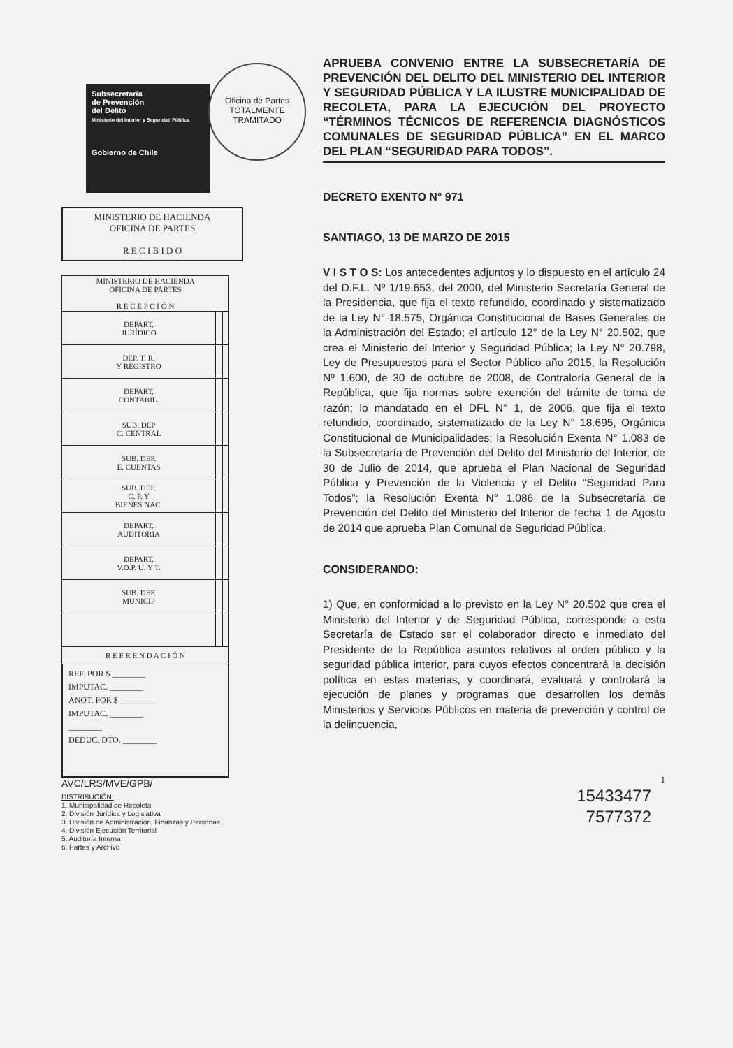Oficina de Partes
TOTALMENTE
TRAMITADO
Subsecretaría
de Prevención
del Delito
Ministerio del Interior y Seguridad Pública
Gobierno de Chile
MINISTERIO DE HACIENDA
OFICINA DE PARTES
R E C I B I D O
| MINISTERIO DE HACIENDA OFICINA DE PARTES R E C E P C I Ó N | | |
| --- | --- | --- |
| DEPART. JURÍDICO | | |
| DEP. T. R. Y REGISTRO | | |
| DEPART. CONTABIL. | | |
| SUB. DEP C. CENTRAL | | |
| SUB. DEP. E. CUENTAS | | |
| SUB. DEP. C. P. Y BIENES NAC. | | |
| DEPART. AUDITORIA | | |
| DEPART. V.O.P. U. Y T. | | |
| SUB. DEP. MUNICIP | | |
| R E F R E N D A C I Ó N | | |
REF. POR $ ________
IMPUTAC. ________
ANOT. POR $ ________
IMPUTAC. ________
________
DEDUC. DTO. ________
AVC/LRS/MVE/GPB/
DISTRIBUCIÓN:
1. Municipalidad de Recoleta
2. División Jurídica y Legislativa
3. División de Administración, Finanzas y Personas
4. División Ejecución Territorial
5. Auditoría Interna
6. Partes y Archivo
APRUEBA CONVENIO ENTRE LA SUBSECRETARÍA DE PREVENCIÓN DEL DELITO DEL MINISTERIO DEL INTERIOR Y SEGURIDAD PÚBLICA Y LA ILUSTRE MUNICIPALIDAD DE RECOLETA, PARA LA EJECUCIÓN DEL PROYECTO “TÉRMINOS TÉCNICOS DE REFERENCIA DIAGNÓSTICOS COMUNALES DE SEGURIDAD PÚBLICA” EN EL MARCO DEL PLAN “SEGURIDAD PARA TODOS”.
DECRETO EXENTO N° 971
SANTIAGO, 13 DE MARZO DE 2015
V I S T O S: Los antecedentes adjuntos y lo dispuesto en el artículo 24 del D.F.L. Nº 1/19.653, del 2000, del Ministerio Secretaría General de la Presidencia, que fija el texto refundido, coordinado y sistematizado de la Ley N° 18.575, Orgánica Constitucional de Bases Generales de la Administración del Estado; el artículo 12° de la Ley N° 20.502, que crea el Ministerio del Interior y Seguridad Pública; la Ley N° 20.798, Ley de Presupuestos para el Sector Público año 2015, la Resolución Nº 1.600, de 30 de octubre de 2008, de Contraloría General de la República, que fija normas sobre exención del trámite de toma de razón; lo mandatado en el DFL N° 1, de 2006, que fija el texto refundido, coordinado, sistematizado de la Ley N° 18.695, Orgánica Constitucional de Municipalidades; la Resolución Exenta N° 1.083 de la Subsecretaría de Prevención del Delito del Ministerio del Interior, de 30 de Julio de 2014, que aprueba el Plan Nacional de Seguridad Pública y Prevención de la Violencia y el Delito “Seguridad Para Todos”; la Resolución Exenta N° 1.086 de la Subsecretaría de Prevención del Delito del Ministerio del Interior de fecha 1 de Agosto de 2014 que aprueba Plan Comunal de Seguridad Pública.
CONSIDERANDO:
1) Que, en conformidad a lo previsto en la Ley N° 20.502 que crea el Ministerio del Interior y de Seguridad Pública, corresponde a esta Secretaría de Estado ser el colaborador directo e inmediato del Presidente de la República asuntos relativos al orden público y la seguridad pública interior, para cuyos efectos concentrará la decisión política en estas materias, y coordinará, evaluará y controlará la ejecución de planes y programas que desarrollen los demás Ministerios y Servicios Públicos en materia de prevención y control de la delincuencia,
1
15433477
7577372